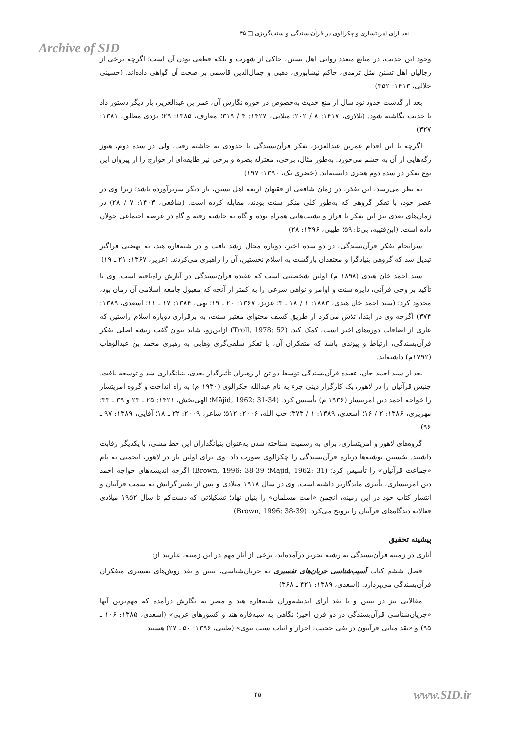نقد آرای امریتساری و چکرالوی در قرآن‌بسندگی و سنت‌گریزی □ ۴۵
Archive of SID
وجود این حدیث، در منابع متعدد روایی اهل تسنن، حاکی از شهرت و بلکه قطعی بودن آن است؛ اگرچه برخی از رجالیان اهل تسنن مثل ترمذی، حاکم نیشابوری، ذهبی و جمال‌الدین قاسمی بر صحت آن گواهی داده‌اند. (حسینی جلالی، ۱۴۱۳: ۳۵۲)
بعد از گذشت حدود نود سال از منع حدیث به‌خصوص در حوزه نگارش آن، عمر بن عبدالعزیز، بار دیگر دستور داد تا حدیث نگاشته شود. (بلاذری، ۱۴۱۷: ۸ / ۲۰۲؛ میلانی، ۱۴۲۷: ۴ / ۳۱۹؛ معارف، ۱۳۸۵: ۲۹؛ یزدی مطلق، ۱۳۸۱: ۳۲۷)
اگرچه با این اقدام عمربن عبدالعزیز، تفکر قرآن‌بسندگی تا حدودی به حاشیه رفت، ولی در سده دوم، هنوز رگه‌هایی از آن به چشم می‌خورد. به‌طور مثال، برخی، معتزله بصره و برخی نیز طایفه‌ای از خوارج را از پیروان این نوع تفکر در سده دوم هجری دانسته‌اند. (خضری بک، ۱۳۹۰: ۱۹۷)
به نظر می‌رسد، این تفکر، در زمان شافعی از فقیهان اربعه اهل تسنن، بار دیگر سربرآورده باشد؛ زیرا وی در عصر خود، با تفکر گروهی که به‌طور کلی منکر سنت بودند، مقابله کرده است. (شافعی، ۱۴۰۳: ۷ / ۲۸) در زمان‌های بعدی نیز این تفکر با فراز و نشیب‌هایی همراه بوده و گاه به حاشیه رفته و گاه در عرصه اجتماعی جولان داده است. (ابن‌قتیبه، بی‌تا: ۵۹؛ طیبی، ۱۳۹۶: ۲۸)
سرانجام تفکر قرآن‌بسندگی، در دو سده اخیر، دوباره مجال رشد یافت و در شبه‌قاره هند، به نهضتی فراگیر تبدیل شد که گروهی بنیادگرا و معتقدان بازگشت به اسلام نخستین، آن را راهبری می‌کردند. (عزیز، ۱۳۶۷: ۲۱ ـ ۱۹)
سید احمد خان هندی (۱۸۹۸ م) اولین شخصیتی است که عقیده قرآن‌بسندگی در آثارش راه‌یافته است. وی با تأکید بر وحی قرآنی، دایره سنت و اوامر و نواهی شرعی را به کمتر از آنچه که مقبول جامعه اسلامی آن زمان بود، محدود کرد؛ (سید احمد خان هندی، ۱۸۸۳: ۱ / ۱۸ ـ ۳؛ عزیز، ۱۳۶۷: ۲۰ ـ ۱۹؛ بهی، ۱۳۸۴: ۱۷ ـ ۱۱؛ اسعدی، ۱۳۸۹: ۳۷۴) اگرچه وی در ابتدا، تلاش می‌کرد از طریق کشف محتوای معتبر سنت، به برقراری دوباره اسلام راستین که عاری از اضافات دوره‌های اخیر است، کمک کند. (Troll, 1978: 52) ازاین‌رو، شاید بتوان گفت ریشه اصلی تفکر قرآن‌بسندگی، ارتباط و پیوندی باشد که متفکران آن، با تفکر سلفی‌گری وهابی به رهبری محمد بن عبدالوهاب (۱۷۹۲م) داشته‌اند.
بعد از سید احمد خان، عقیده قرآن‌بسندگی توسط دو تن از رهبران تأثیرگذار بعدی، بنیانگذاری شد و توسعه یافت. جنبش قرآنیان را در لاهور، یک کارگزار دینی جزء به نام عبدالله چکرالوی (۱۹۳۰ م) به راه انداخت و گروه امریتسار را خواجه احمد دین امریتسار (۱۹۳۶ م) تأسیس کرد. (Mājid, 1962: 31-34؛ الهی‌بخش، ۱۴۲۱: ۲۵ ـ ۲۳ و ۳۹ ـ ۳۳؛ مهریزی، ۱۳۸۶: ۲ / ۱۶؛ اسعدی، ۱۳۸۹: ۱ / ۳۷۳؛ حب الله، ۲۰۰۶: ۵۱۲؛ شاعر، ۲۰۰۹: ۲۲ ـ ۱۸؛ آقایی، ۱۳۸۹: ۹۷ ـ ۹۶)
گروه‌های لاهور و امریتساری، برای به رسمیت شناخته شدن به‌عنوان بنیانگذاران این خط مشی، با یکدیگر رقابت داشتند. نخستین نوشته‌ها درباره قرآن‌بسندگی را چکرالوی صورت داد. وی برای اولین بار در لاهور، انجمنی به نام «جماعت قرآنیان» را تأسیس کرد؛ (Mājid, 1962: 31؛ Brown, 1996: 38-39) اگرچه اندیشه‌های خواجه احمد دین امریتساری، تأثیری ماندگارتر داشته است. وی در سال ۱۹۱۸ میلادی و پس از تغییر گرایش به سمت قرآنیان و انتشار کتاب خود در این زمینه، انجمن «امت مسلمان» را بنیان نهاد؛ تشکیلاتی که دست‌کم تا سال ۱۹۵۲ میلادی فعالانه دیدگاه‌های قرآنیان را ترویج می‌کرد. (Brown, 1996: 38-39)
پیشینه تحقیق
آثاری در زمینه قرآن‌بسندگی به رشته تحریر درآمده‌اند، برخی از آثار مهم در این زمینه، عبارتند از:
فصل ششم کتاب آسیب‌شناسی جریان‌های تفسیری به جریان‌شناسی، تبیین و نقد روش‌های تفسیری متفکران قرآن‌بسندگی می‌پردازد. (اسعدی، ۱۳۸۹: ۴۲۱ ـ ۳۶۸)
مقالاتی نیز در تبیین و یا نقد آرای اندیشه‌وران شبه‌قاره هند و مصر به نگارش درآمده که مهم‌ترین آنها «جریان‌شناسی قرآن‌بسندگی در دو قرن اخیر؛ نگاهی به شبه‌قاره هند و کشورهای عربی» (اسعدی، ۱۳۸۵: ۱۰۶ ـ ۹۵) و «نقد مبانی قرآنیون در نفی حجیت، احراز و اثبات سنت نبوی» (طیبی، ۱۳۹۶: ۵۰ ـ ۲۷) هستند.
۴۵ www.SID.ir